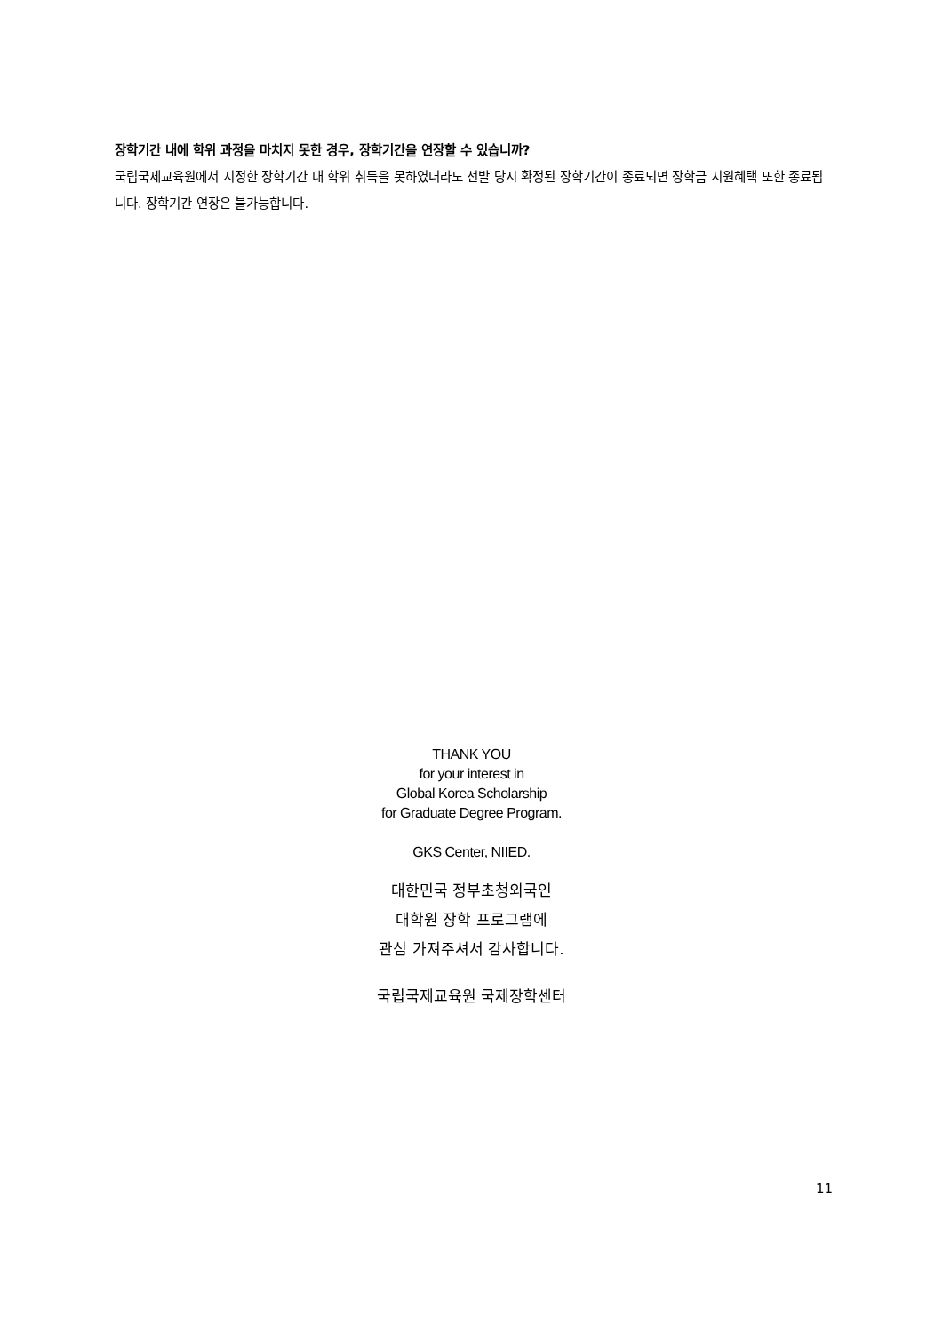장학기간 내에 학위 과정을 마치지 못한 경우, 장학기간을 연장할 수 있습니까?
국립국제교육원에서 지정한 장학기간 내 학위 취득을 못하였더라도 선발 당시 확정된 장학기간이 종료되면 장학금 지원혜택 또한 종료됩니다. 장학기간 연장은 불가능합니다.
THANK YOU
for your interest in
Global Korea Scholarship
for Graduate Degree Program.
GKS Center, NIIED.
대한민국 정부초청외국인
대학원 장학 프로그램에
관심 가져주셔서 감사합니다.
국립국제교육원 국제장학센터
11